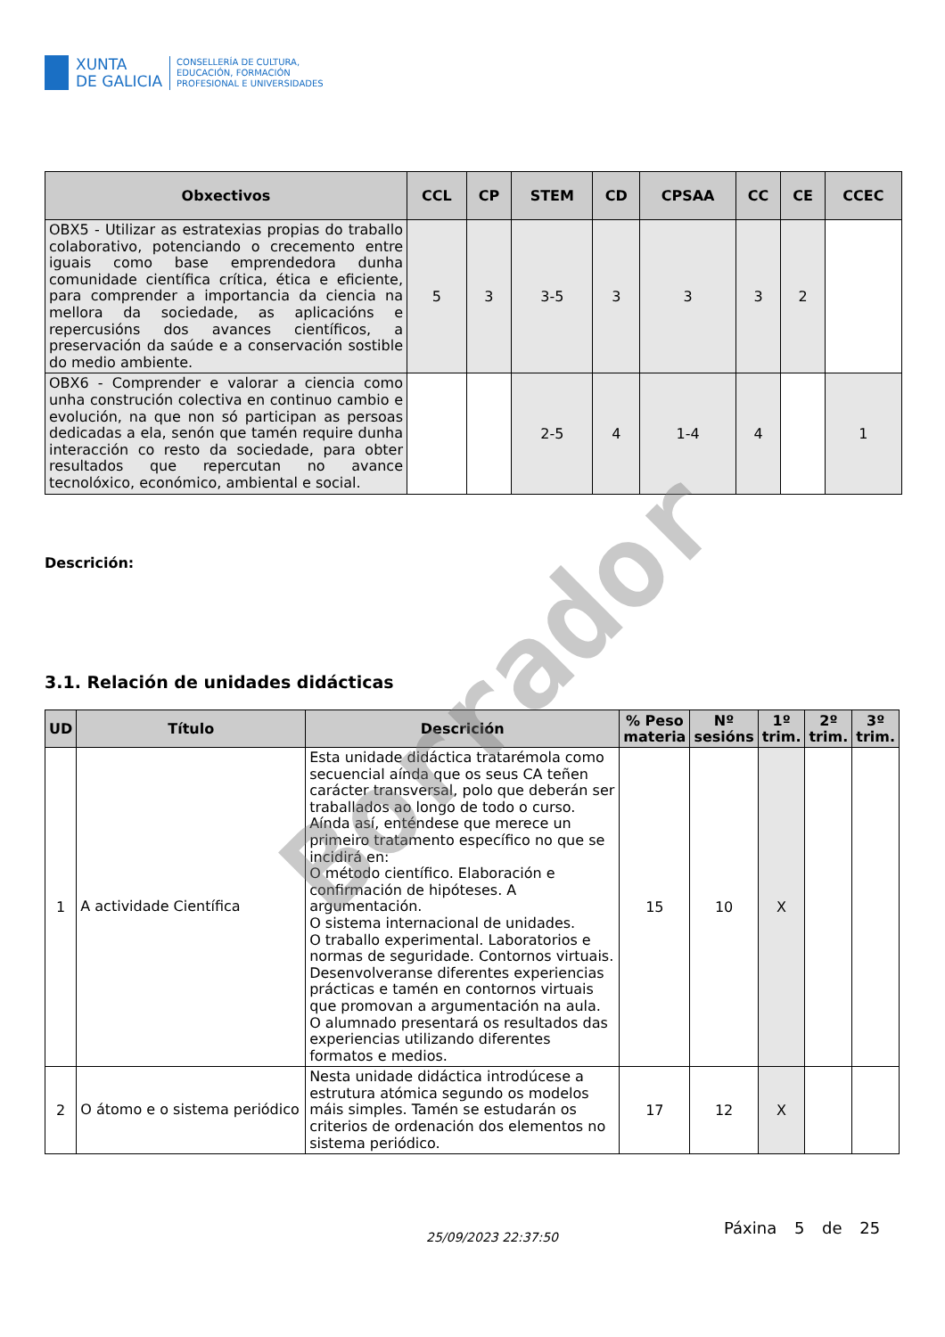XUNTA
DE GALICIA
CONSELLERÍA DE CULTURA,
EDUCACIÓN, FORMACIÓN
PROFESIONAL E UNIVERSIDADES
| Obxectivos | CCL | CP | STEM | CD | CPSAA | CC | CE | CCEC |
| --- | --- | --- | --- | --- | --- | --- | --- | --- |
| OBX5 - Utilizar as estratexias propias do traballo colaborativo, potenciando o crecemento entre iguais como base emprendedora dunha comunidade científica crítica, ética e eficiente, para comprender a importancia da ciencia na mellora da sociedade, as aplicacións e repercusións dos avances científicos, a preservación da saúde e a conservación sostible do medio ambiente. | 5 | 3 | 3-5 | 3 | 3 | 3 | 2 | |
| OBX6 - Comprender e valorar a ciencia como unha construción colectiva en continuo cambio e evolución, na que non só participan as persoas dedicadas a ela, senón que tamén require dunha interacción co resto da sociedade, para obter resultados que repercutan no avance tecnolóxico, económico, ambiental e social. | | | 2-5 | 4 | 1-4 | 4 | | 1 |
Descrición:
3.1. Relación de unidades didácticas
| UD | Título | Descrición | % Peso materia | Nº sesións | 1º trim. | 2º trim. | 3º trim. |
| --- | --- | --- | --- | --- | --- | --- | --- |
| 1 | A actividade Científica | Esta unidade didáctica tratarémola como secuencial aínda que os seus CA teñen carácter transversal, polo que deberán ser traballados ao longo de todo o curso. Aínda así, enténdese que merece un primeiro tratamento específico no que se incidirá en: O método científico. Elaboración e confirmación de hipóteses. A argumentación. O sistema internacional de unidades. O traballo experimental. Laboratorios e normas de seguridade. Contornos virtuais. Desenvolveranse diferentes experiencias prácticas e tamén en contornos virtuais que promovan a argumentación na aula. O alumnado presentará os resultados das experiencias utilizando diferentes formatos e medios. | 15 | 10 | X | | |
| 2 | O átomo e o sistema periódico | Nesta unidade didáctica introdúcese a estrutura atómica segundo os modelos máis simples. Tamén se estudarán os criterios de ordenación dos elementos no sistema periódico. | 17 | 12 | X | | |
Borrador
25/09/2023 22:37:50 Páxina 5 de 25